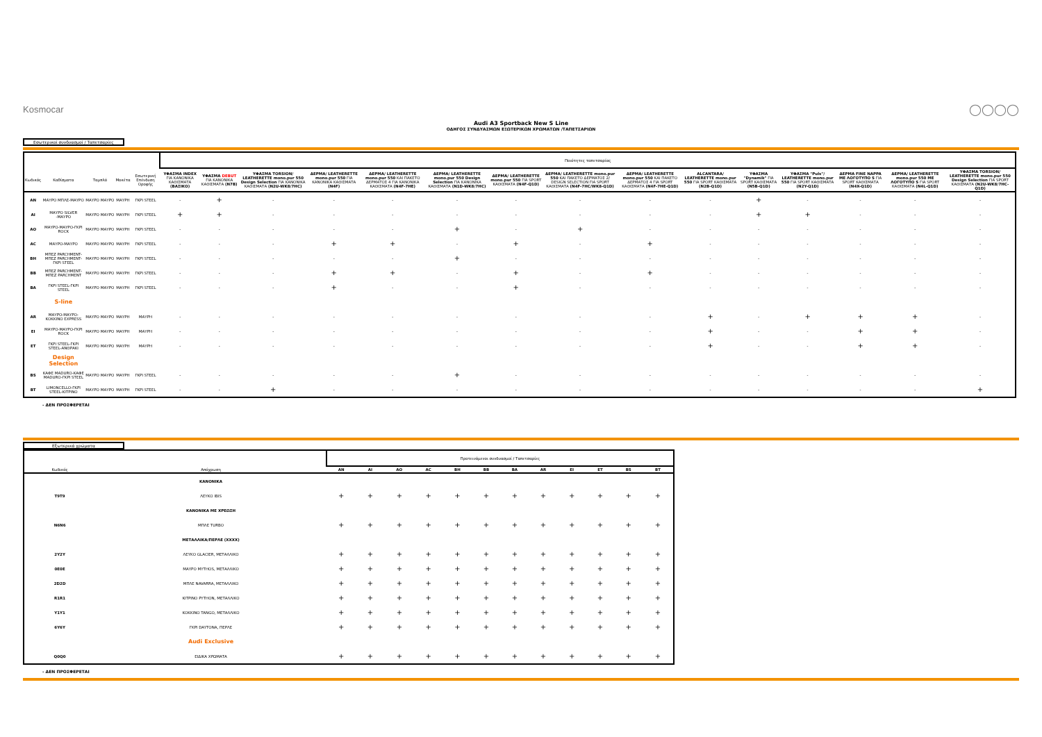Kosmocar ◯◯◯◯
Audi A3 Sportback New S Line
ΟΔΗΓΟΣ ΣΥΝΔΥΑΣΜΩΝ ΕΞΩΤΕΡΙΚΩΝ ΧΡΩΜΑΤΩΝ /ΤΑΠΕΤΣΑΡΙΩΝ
Εσωτερικοί συνδυασμοί / Ταπετσαρίες
| | | | | | | Ποιότητες ταπετσαρίας | | | | | | | | | | | | | | |
| Κωδικός | Καθίσματα | Ταμπλό | | Μοκέτα | Εσωτερική Επένδυση Οροφής | ΥΦΑΣΜΑ INDEX ΓΙΑ ΚΑΝΟΝΙΚΑ ΚΑΘΙΣΜΑΤΑ (ΒΑΣΙΚΟ) | ΥΦΑΣΜΑ DEBUT ΓΙΑ ΚΑΝΟΝΙΚΑ ΚΑΘΙΣΜΑΤΑ (N7B) | ΥΦΑΣΜΑ TORSION/ LEATHERETTE mono.pur 550 Design Selection ΓΙΑ ΚΑΝΟΝΙΚΑ ΚΑΘΙΣΜΑΤΑ (N2U-WK8/7HC) | ΔΕΡΜΑ/ LEATHERETTE mono.pur 550 ΓΙΑ ΚΑΝΟΝΙΚΑ ΚΑΘΙΣΜΑΤΑ (N4F) | ΔΕΡΜΑ/ LEATHERETTE mono.pur 550 ΚΑΙ ΠΑΚΕΤΟ ΔΕΡΜΑΤΟΣ 4 ΓΙΑ ΚΑΝΟΝΙΚΑ ΚΑΘΙΣΜΑΤΑ (N4F-7HE) | ΔΕΡΜΑ/ LEATHERETTE mono.pur 550 Design Selection ΓΙΑ ΚΑΝΟΝΙΚΑ ΚΑΘΙΣΜΑΤΑ (N1D-WK8/7HC) | ΔΕΡΜΑ/ LEATHERETTE mono.pur 550 ΓΙΑ SPORT ΚΑΘΙΣΜΑΤΑ (N4F-Q1D) | ΔΕΡΜΑ/ LEATHERETTE mono.pur 550 ΚΑΙ ΠΑΚΕΤΟ ΔΕΡΜΑΤΟΣ 2/ DESIGN SELECTION ΓΙΑ SPORT ΚΑΘΙΣΜΑΤΑ (N4F-7HC/WK8-Q1D) | ΔΕΡΜΑ/ LEATHERETTE mono.pur 550 ΚΑΙ ΠΑΚΕΤΟ ΔΕΡΜΑΤΟΣ 4 ΓΙΑ SPORT ΚΑΘΙΣΜΑΤΑ (N4F-7HE-Q1D) | ALCANTARA/ LEATHERETTE mono.pur 550 ΓΙΑ SPORT ΚΑΘΙΣΜΑΤΑ (N2B-Q1D) | ΥΦΑΣΜΑ "Dynamik" ΓΙΑ SPORT ΚΑΘΙΣΜΑΤΑ (N5B-Q1D) | ΥΦΑΣΜΑ "Puls"/ LEATHERETTE mono.pur 550 ΓΙΑ SPORT ΚΑΘΙΣΜΑΤΑ (N2Y-Q1D) | ΔΕΡΜΑ FINE NAPPA ΜΕ ΛΟΓΟΤΥΠΟ S ΓΙΑ SPORT ΚΑΘΙΣΜΑΤΑ (N4X-Q1D) | ΔΕΡΜΑ/ LEATHERETTE mono.pur 550 ΜΕ ΛΟΓΟΤΥΠΟ S ΓΙΑ SPORT ΚΑΘΙΣΜΑΤΑ (N4L-Q1D) | ΥΦΑΣΜΑ TORSION/ LEATHERETTE mono.pur 550 Design Selection ΓΙΑ SPORT ΚΑΘΙΣΜΑΤΑ (N2U-WK8/7HC-Q1D) |
| AN | ΜΑΥΡΟ ΜΠΛΕ-ΜΑΥΡΟ | ΜΑΥΡΟ | ΜΑΥΡΟ | ΜΑΥΡΗ | ΓΚΡΙ STEEL | - | + | - | - | - | - | - | - | - | - | + | - | - | - | - |
| AI | ΜΑΥΡΟ SILVER -ΜΑΥΡΟ | ΜΑΥΡΟ | ΜΑΥΡΟ | ΜΑΥΡΗ | ΓΚΡΙ STEEL | + | + | - | - | - | - | - | - | - | - | + | + | - | - | - |
| AO | ΜΑΥΡΟ-ΜΑΥΡΟ-ΓΚΡΙ ROCK | ΜΑΥΡΟ | ΜΑΥΡΟ | ΜΑΥΡΗ | ΓΚΡΙ STEEL | - | - | - | - | - | + | - | + | - | - | - | - | - | - | - |
| AC | ΜΑΥΡΟ-ΜΑΥΡΟ | ΜΑΥΡΟ | ΜΑΥΡΟ | ΜΑΥΡΗ | ΓΚΡΙ STEEL | - | - | - | + | + | - | + | - | + | - | - | - | - | - | - |
| BH | ΜΠΕΖ PARCHMENT-ΜΠΕΖ PARCHMENT-ΓΚΡΙ STEEL | ΜΑΥΡΟ | ΜΑΥΡΟ | ΜΑΥΡΗ | ΓΚΡΙ STEEL | - | - | - | - | - | + | - | - | - | - | - | - | - | - | - |
| BB | ΜΠΕΖ PARCHMENT-ΜΠΕΖ PARCHMENT | ΜΑΥΡΟ | ΜΑΥΡΟ | ΜΑΥΡΗ | ΓΚΡΙ STEEL | - | - | - | + | + | - | + | - | + | - | - | - | - | - | - |
| BA | ΓΚΡΙ STEEL-ΓΚΡΙ STEEL | ΜΑΥΡΟ | ΜΑΥΡΟ | ΜΑΥΡΗ | ΓΚΡΙ STEEL | - | - | - | + | - | - | + | - | - | - | - | - | - | - | - |
| | S-line | | | | | | | | | | | | | | | | | | | |
| AR | ΜΑΥΡΟ-ΜΑΥΡΟ-ΚΟΚΚΙΝΟ EXPRESS | ΜΑΥΡΟ | ΜΑΥΡΟ | ΜΑΥΡΗ | ΜΑΥΡΗ | - | - | - | - | - | - | - | - | - | + | - | + | + | + | - |
| EI | ΜΑΥΡΟ-ΜΑΥΡΟ-ΓΚΡΙ ROCK | ΜΑΥΡΟ | ΜΑΥΡΟ | ΜΑΥΡΗ | ΜΑΥΡΗ | - | - | - | - | - | - | - | - | - | + | - | - | + | + | - |
| ET | ΓΚΡΙ STEEL-ΓΚΡΙ STEEL-ΑΝΘΡΑΚΙ | ΜΑΥΡΟ | ΜΑΥΡΟ | ΜΑΥΡΗ | ΜΑΥΡΗ | - | - | - | - | - | - | - | - | - | + | - | - | + | + | - |
| | Design Selection | | | | | | | | | | | | | | | | | | | |
| BS | ΚΑΦΕ MADURO-ΚΑΦΕ MADURO-ΓΚΡΙ STEEL | ΜΑΥΡΟ | ΜΑΥΡΟ | ΜΑΥΡΗ | ΓΚΡΙ STEEL | - | - | - | - | - | + | - | - | - | - | - | - | - | - | - |
| BT | LIMONCELLO-ΓΚΡΙ STEEL-ΚΙΤΡΙΝΟ | ΜΑΥΡΟ | ΜΑΥΡΟ | ΜΑΥΡΗ | ΓΚΡΙ STEEL | - | - | + | - | - | - | - | - | - | - | - | - | - | - | + |
- ΔΕΝ ΠΡΟΣΦΕΡΕΤΑΙ
Εξωτερικά χρώματα
| | | Προτεινόμενοι συνδυασμοί / Ταπετσαρίες | | | | | | | | | | | |
| Κωδικός | Απόχρωση | AN | AI | AO | AC | BH | BB | BA | AR | EI | ET | BS | BT |
| | ΚΑΝΟΝΙΚΑ | | | | | | | | | | | | |
| T9T9 | ΛΕΥΚΟ IBIS | + | + | + | + | + | + | + | + | + | + | + | + |
| | ΚΑΝΟΝΙΚΑ ΜΕ ΧΡΕΩΣΗ | | | | | | | | | | | | |
| N6N6 | ΜΠΛΕ TURBO | + | + | + | + | + | + | + | + | + | + | + | + |
| | ΜΕΤΑΛΛΙΚΑ/ΠΕΡΛΕ (XXXX) | | | | | | | | | | | | |
| 2Y2Y | ΛΕΥΚΟ GLACIER, ΜΕΤΑΛΛΙΚΟ | + | + | + | + | + | + | + | + | + | + | + | + |
| 0E0E | ΜΑΥΡΟ MYTHOS, ΜΕΤΑΛΛΙΚΟ | + | + | + | + | + | + | + | + | + | + | + | + |
| 2D2D | ΜΠΛΕ NAVARRA, ΜΕΤΑΛΛΙΚΟ | + | + | + | + | + | + | + | + | + | + | + | + |
| R1R1 | ΚΙΤΡΙΝΟ PYTHON, ΜΕΤΑΛΛΙΚΟ | + | + | + | + | + | + | + | + | + | + | + | + |
| Y1Y1 | ΚΟΚΚΙΝΟ TANGO, ΜΕΤΑΛΛΙΚΟ | + | + | + | + | + | + | + | + | + | + | + | + |
| 6Y6Y | ΓΚΡΙ DAYTONA, ΠΕΡΛΕ | + | + | + | + | + | + | + | + | + | + | + | + |
| | Audi Exclusive | | | | | | | | | | | | |
| Q0Q0 | ΕΙΔΙΚΑ ΧΡΩΜΑΤΑ | + | + | + | + | + | + | + | + | + | + | + | + |
- ΔΕΝ ΠΡΟΣΦΕΡΕΤΑΙ